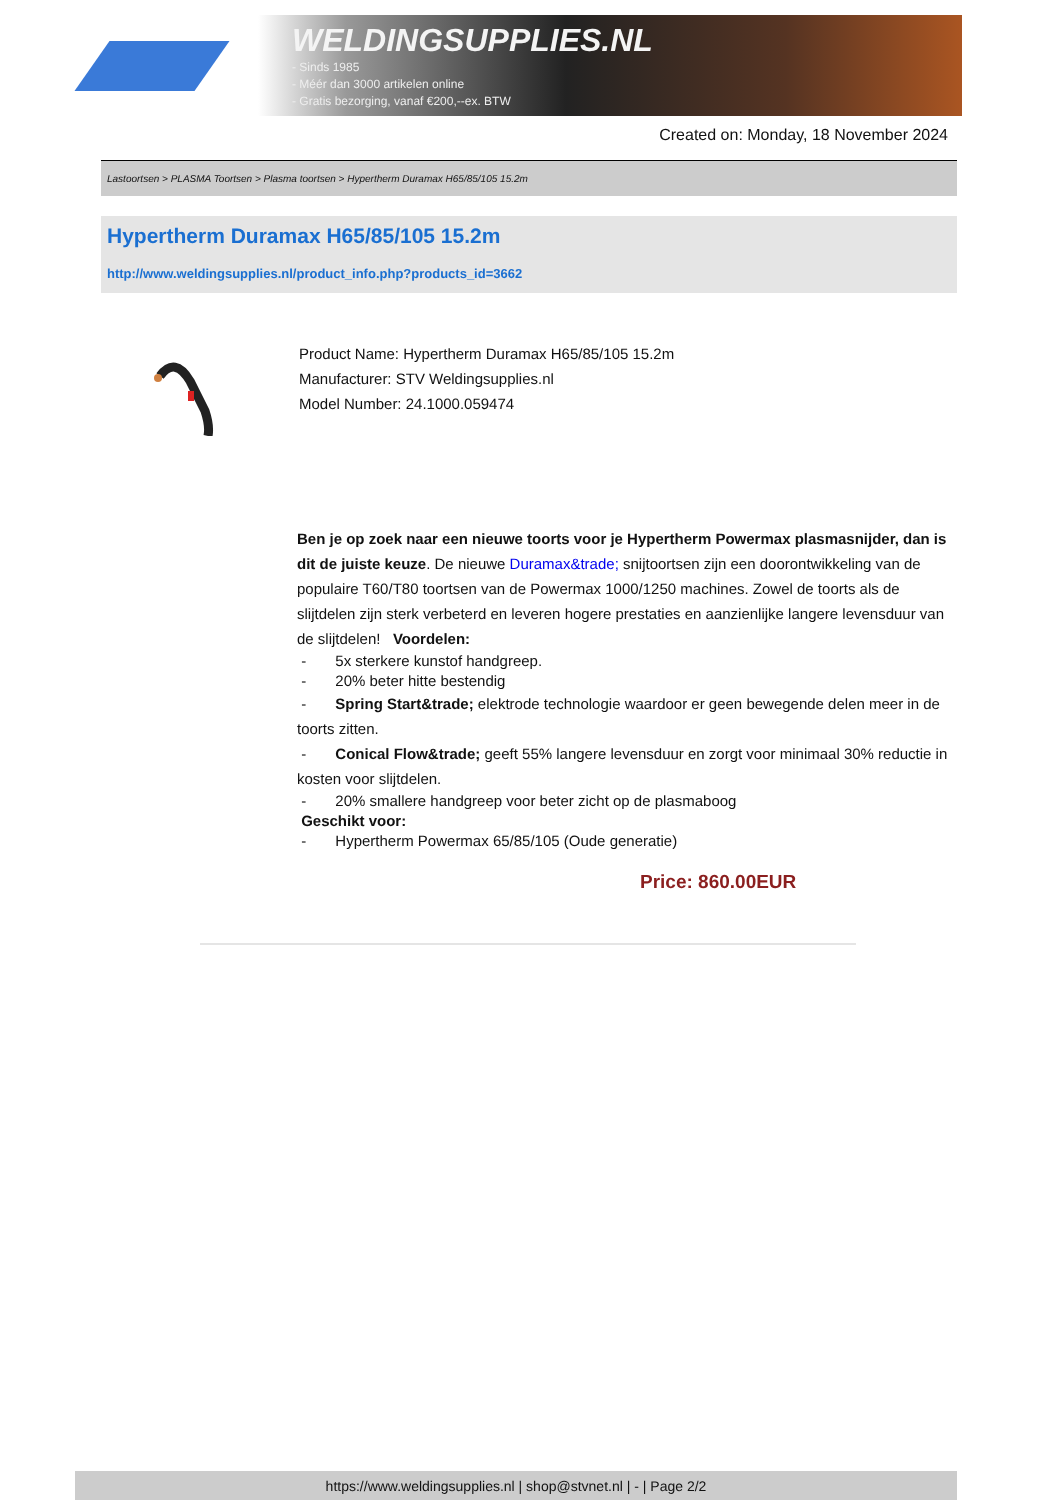WELDINGSUPPLIES.NL
- Sinds 1985
- Méér dan 3000 artikelen online
- Gratis bezorging, vanaf €200,--ex. BTW
Created on: Monday, 18 November 2024
Lastoortsen > PLASMA Toortsen > Plasma toortsen > Hypertherm Duramax H65/85/105 15.2m
Hypertherm Duramax H65/85/105 15.2m
http://www.weldingsupplies.nl/product_info.php?products_id=3662
Product Name: Hypertherm Duramax H65/85/105 15.2m
Manufacturer: STV Weldingsupplies.nl
Model Number: 24.1000.059474
Ben je op zoek naar een nieuwe toorts voor je Hypertherm Powermax plasmasnijder, dan is dit de juiste keuze. De nieuwe Duramax&trade; snijtoortsen zijn een doorontwikkeling van de populaire T60/T80 toortsen van de Powermax 1000/1250 machines. Zowel de toorts als de slijtdelen zijn sterk verbeterd en leveren hogere prestaties en aanzienlijke langere levensduur van de slijtdelen! Voordelen:
- 5x sterkere kunstof handgreep.
- 20% beter hitte bestendig
- Spring Start&trade; elektrode technologie waardoor er geen bewegende delen meer in de toorts zitten.
- Conical Flow&trade; geeft 55% langere levensduur en zorgt voor minimaal 30% reductie in kosten voor slijtdelen.
- 20% smallere handgreep voor beter zicht op de plasmaboog
Geschikt voor:
- Hypertherm Powermax 65/85/105 (Oude generatie)
Price: 860.00EUR
https://www.weldingsupplies.nl | shop@stvnet.nl | - | Page 2/2